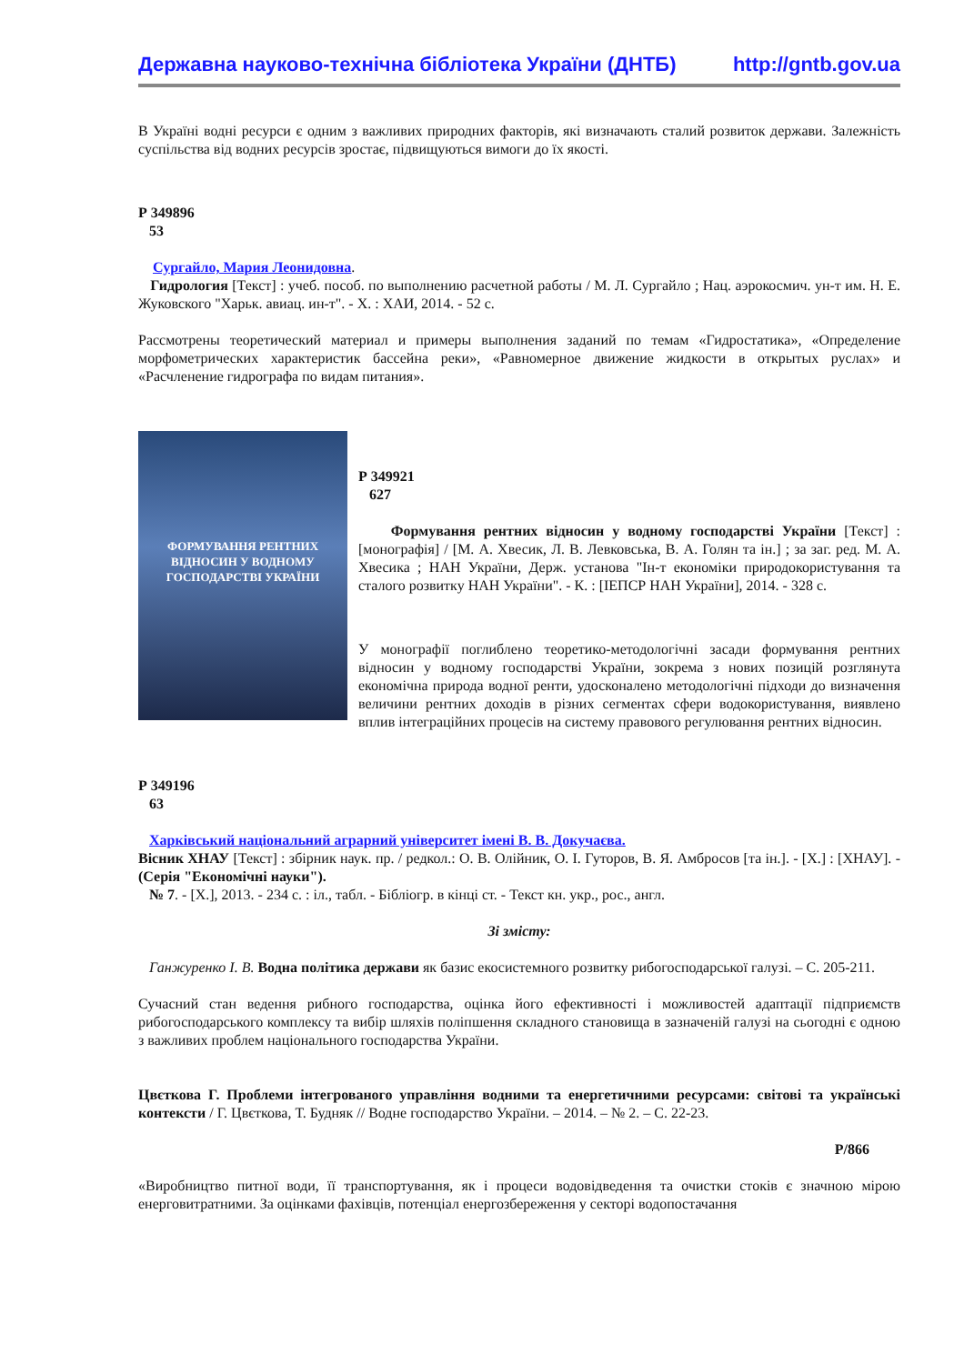Державна науково-технічна бібліотека України (ДНТБ) http://gntb.gov.ua
В Україні водні ресурси є одним з важливих природних факторів, які визначають сталий розвиток держави. Залежність суспільства від водних ресурсів зростає, підвищуються вимоги до їх якості.
Р 349896
53
Сургайло, Мария Леонидовна.
Гидрология [Текст] : учеб. пособ. по выполнению расчетной работы / М. Л. Сургайло ; Нац. аэрокосмич. ун-т им. Н. Е. Жуковского "Харьк. авиац. ин-т". - Х. : ХАИ, 2014. - 52 с.
Рассмотрены теоретический материал и примеры выполнения заданий по темам «Гидростатика», «Определение морфометрических характеристик бассейна реки», «Равномерное движение жидкости в открытых руслах» и «Расчленение гидрографа по видам питания».
ФОРМУВАННЯ РЕНТНИХ
ВІДНОСИН У ВОДНОМУ
ГОСПОДАРСТВІ УКРАЇНИ
Р 349921
627
Формування рентних відносин у водному господарстві України [Текст] : [монографія] / [М. А. Хвесик, Л. В. Левковська, В. А. Голян та ін.] ; за заг. ред. М. А. Хвесика ; НАН України, Держ. установа "Ін-т економіки природокористування та сталого розвитку НАН України". - К. : [ІЕПСР НАН України], 2014. - 328 с.
У монографії поглиблено теоретико-методологічні засади формування рентних відносин у водному господарстві України, зокрема з нових позицій розглянута економічна природа водної ренти, удосконалено методологічні підходи до визначення величини рентних доходів в різних сегментах сфери водокористування, виявлено вплив інтеграційних процесів на систему правового регулювання рентних відносин.
Р 349196
63
Харківський національний аграрний університет імені В. В. Докучаєва.
Вісник ХНАУ [Текст] : збірник наук. пр. / редкол.: О. В. Олійник, О. І. Гуторов, В. Я. Амбросов [та ін.]. - [Х.] : [ХНАУ]. - (Серія "Економічні науки").
№ 7. - [Х.], 2013. - 234 с. : іл., табл. - Бібліогр. в кінці ст. - Текст кн. укр., рос., англ.
Зі змісту:
Ганжуренко І. В. Водна політика держави як базис екосистемного розвитку рибогосподарської галузі. – С. 205-211.
Сучасний стан ведення рибного господарства, оцінка його ефективності і можливостей адаптації підприємств рибогосподарського комплексу та вибір шляхів поліпшення складного становища в зазначеній галузі на сьогодні є одною з важливих проблем національного господарства України.
Цвєткова Г. Проблеми інтегрованого управління водними та енергетичними ресурсами: світові та українські контексти / Г. Цвєткова, Т. Будняк // Водне господарство України. – 2014. – № 2. – С. 22-23.
Р/866
«Виробництво питної води, її транспортування, як і процеси водовідведення та очистки стоків є значною мірою енерговитратними. За оцінками фахівців, потенціал енергозбереження у секторі водопостачання